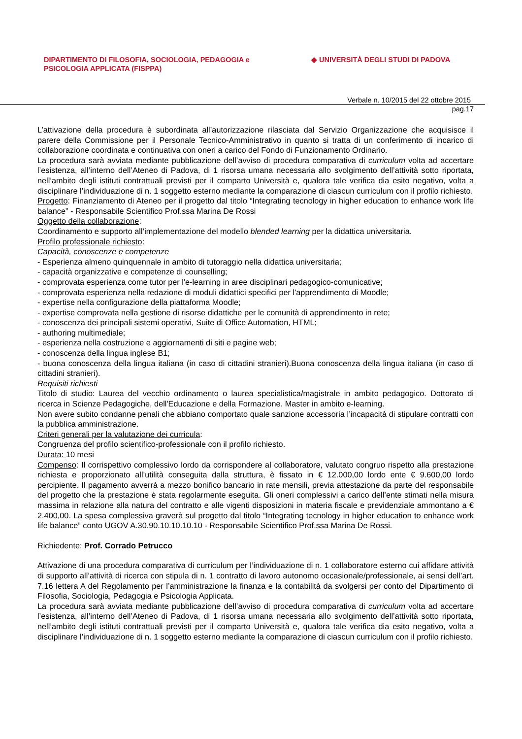DIPARTIMENTO DI FILOSOFIA, SOCIOLOGIA, PEDAGOGIA e
PSICOLOGIA APPLICATA (FISPPA)
◆ UNIVERSITÀ DEGLI STUDI DI PADOVA
Verbale n. 10/2015 del 22 ottobre 2015
pag.17
L’attivazione della procedura è subordinata all’autorizzazione rilasciata dal Servizio Organizzazione che acquisisce il parere della Commissione per il Personale Tecnico-Amministrativo in quanto si tratta di un conferimento di incarico di collaborazione coordinata e continuativa con oneri a carico del Fondo di Funzionamento Ordinario.
La procedura sarà avviata mediante pubblicazione dell’avviso di procedura comparativa di curriculum volta ad accertare l’esistenza, all’interno dell’Ateneo di Padova, di 1 risorsa umana necessaria allo svolgimento dell’attività sotto riportata, nell’ambito degli istituti contrattuali previsti per il comparto Università e, qualora tale verifica dia esito negativo, volta a disciplinare l’individuazione di n. 1 soggetto esterno mediante la comparazione di ciascun curriculum con il profilo richiesto.
Progetto: Finanziamento di Ateneo per il progetto dal titolo “Integrating tecnology in higher education to enhance work life balance” - Responsabile Scientifico Prof.ssa Marina De Rossi
Oggetto della collaborazione:
Coordinamento e supporto all’implementazione del modello blended learning per la didattica universitaria.
Profilo professionale richiesto:
Capacità, conoscenze e competenze
- Esperienza almeno quinquennale in ambito di tutoraggio nella didattica universitaria;
- capacità organizzative e competenze di counselling;
- comprovata esperienza come tutor per l'e-learning in aree disciplinari pedagogico-comunicative;
- comprovata esperienza nella redazione di moduli didattici specifici per l'apprendimento di Moodle;
- expertise nella configurazione della piattaforma Moodle;
- expertise comprovata nella gestione di risorse didattiche per le comunità di apprendimento in rete;
- conoscenza dei principali sistemi operativi, Suite di Office Automation, HTML;
- authoring multimediale;
- esperienza nella costruzione e aggiornamenti di siti e pagine web;
- conoscenza della lingua inglese B1;
- buona conoscenza della lingua italiana (in caso di cittadini stranieri).Buona conoscenza della lingua italiana (in caso di cittadini stranieri).
Requisiti richiesti
Titolo di studio: Laurea del vecchio ordinamento o laurea specialistica/magistrale in ambito pedagogico. Dottorato di ricerca in Scienze Pedagogiche, dell'Educazione e della Formazione. Master in ambito e-learning.
Non avere subito condanne penali che abbiano comportato quale sanzione accessoria l’incapacità di stipulare contratti con la pubblica amministrazione.
Criteri generali per la valutazione dei curricula:
Congruenza del profilo scientifico-professionale con il profilo richiesto.
Durata: 10 mesi
Compenso: Il corrispettivo complessivo lordo da corrispondere al collaboratore, valutato congruo rispetto alla prestazione richiesta e proporzionato all’utilità conseguita dalla struttura, è fissato in € 12.000,00 lordo ente € 9.600,00 lordo percipiente. Il pagamento avverrà a mezzo bonifico bancario in rate mensili, previa attestazione da parte del responsabile del progetto che la prestazione è stata regolarmente eseguita. Gli oneri complessivi a carico dell’ente stimati nella misura massima in relazione alla natura del contratto e alle vigenti disposizioni in materia fiscale e previdenziale ammontano a € 2.400,00. La spesa complessiva graverà sul progetto dal titolo “Integrating tecnology in higher education to enhance work life balance” conto UGOV A.30.90.10.10.10.10 - Responsabile Scientifico Prof.ssa Marina De Rossi.
Richiedente: Prof. Corrado Petrucco
Attivazione di una procedura comparativa di curriculum per l’individuazione di n. 1 collaboratore esterno cui affidare attività di supporto all’attività di ricerca con stipula di n. 1 contratto di lavoro autonomo occasionale/professionale, ai sensi dell’art. 7.16 lettera A del Regolamento per l’amministrazione la finanza e la contabilità da svolgersi per conto del Dipartimento di Filosofia, Sociologia, Pedagogia e Psicologia Applicata.
La procedura sarà avviata mediante pubblicazione dell’avviso di procedura comparativa di curriculum volta ad accertare l’esistenza, all’interno dell’Ateneo di Padova, di 1 risorsa umana necessaria allo svolgimento dell’attività sotto riportata, nell’ambito degli istituti contrattuali previsti per il comparto Università e, qualora tale verifica dia esito negativo, volta a disciplinare l’individuazione di n. 1 soggetto esterno mediante la comparazione di ciascun curriculum con il profilo richiesto.